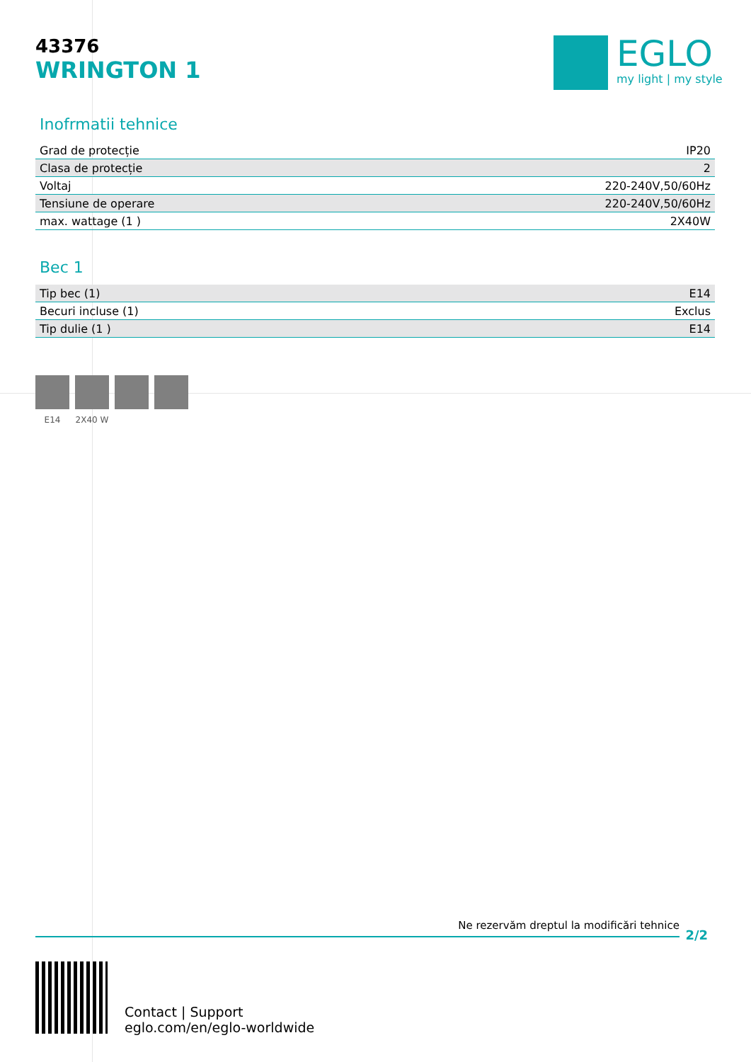43376
WRINGTON 1
EGLO
my light | my style
Inofrmatii tehnice
| Grad de protecție | IP20 |
| Clasa de protecție | 2 |
| Voltaj | 220-240V,50/60Hz |
| Tensiune de operare | 220-240V,50/60Hz |
| max. wattage (1 ) | 2X40W |
Bec 1
| Tip bec (1) | E14 |
| Becuri incluse (1) | Exclus |
| Tip dulie (1 ) | E14 |
E14 2X40 W
Ne rezervăm dreptul la modificări tehnice
2/2
Contact | Support
eglo.com/en/eglo-worldwide